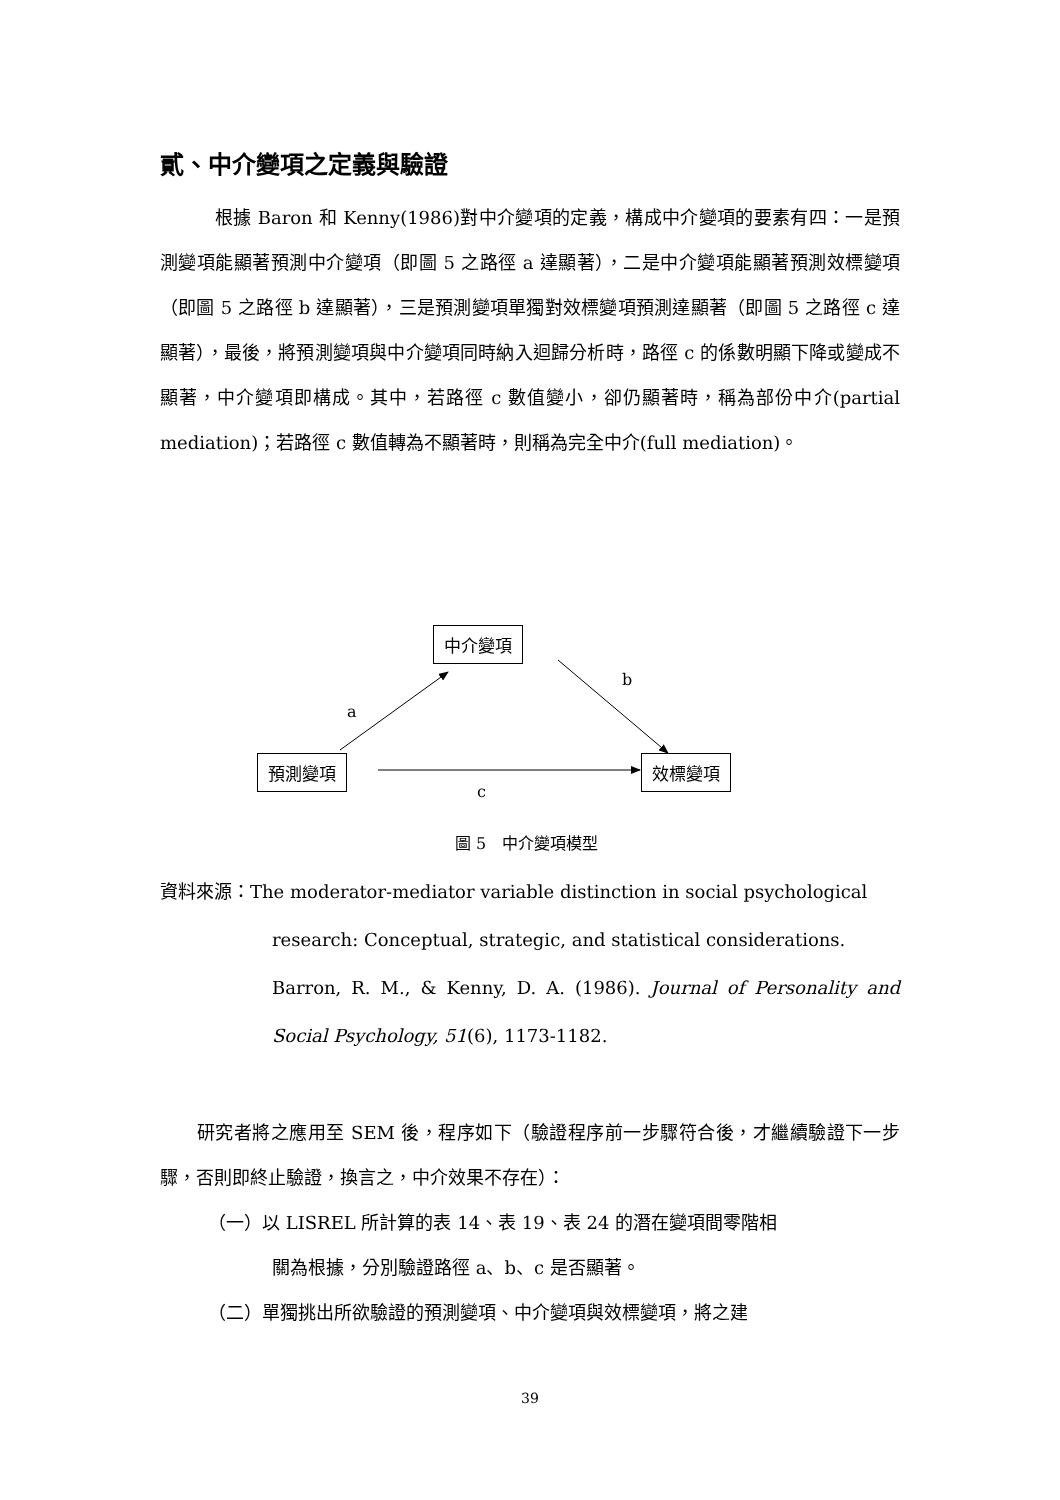貳、中介變項之定義與驗證
　　　根據 Baron 和 Kenny(1986)對中介變項的定義，構成中介變項的要素有四：一是預測變項能顯著預測中介變項（即圖 5 之路徑 a 達顯著），二是中介變項能顯著預測效標變項（即圖 5 之路徑 b 達顯著），三是預測變項單獨對效標變項預測達顯著（即圖 5 之路徑 c 達顯著），最後，將預測變項與中介變項同時納入迴歸分析時，路徑 c 的係數明顯下降或變成不顯著，中介變項即構成。其中，若路徑 c 數值變小，卻仍顯著時，稱為部份中介(partial mediation)；若路徑 c 數值轉為不顯著時，則稱為完全中介(full mediation)。
中介變項
預測變項 效標變項
a
b
c
圖 5　中介變項模型
資料來源：The moderator-mediator variable distinction in social psychological
research: Conceptual, strategic, and statistical considerations.
Barron, R. M., & Kenny, D. A. (1986). Journal of Personality and Social Psychology, 51(6), 1173-1182.
　　研究者將之應用至 SEM 後，程序如下（驗證程序前一步驟符合後，才繼續驗證下一步驟，否則即終止驗證，換言之，中介效果不存在）：
（一）以 LISREL 所計算的表 14、表 19、表 24 的潛在變項間零階相
關為根據，分別驗證路徑 a、b、c 是否顯著。
（二）單獨挑出所欲驗證的預測變項、中介變項與效標變項，將之建
39